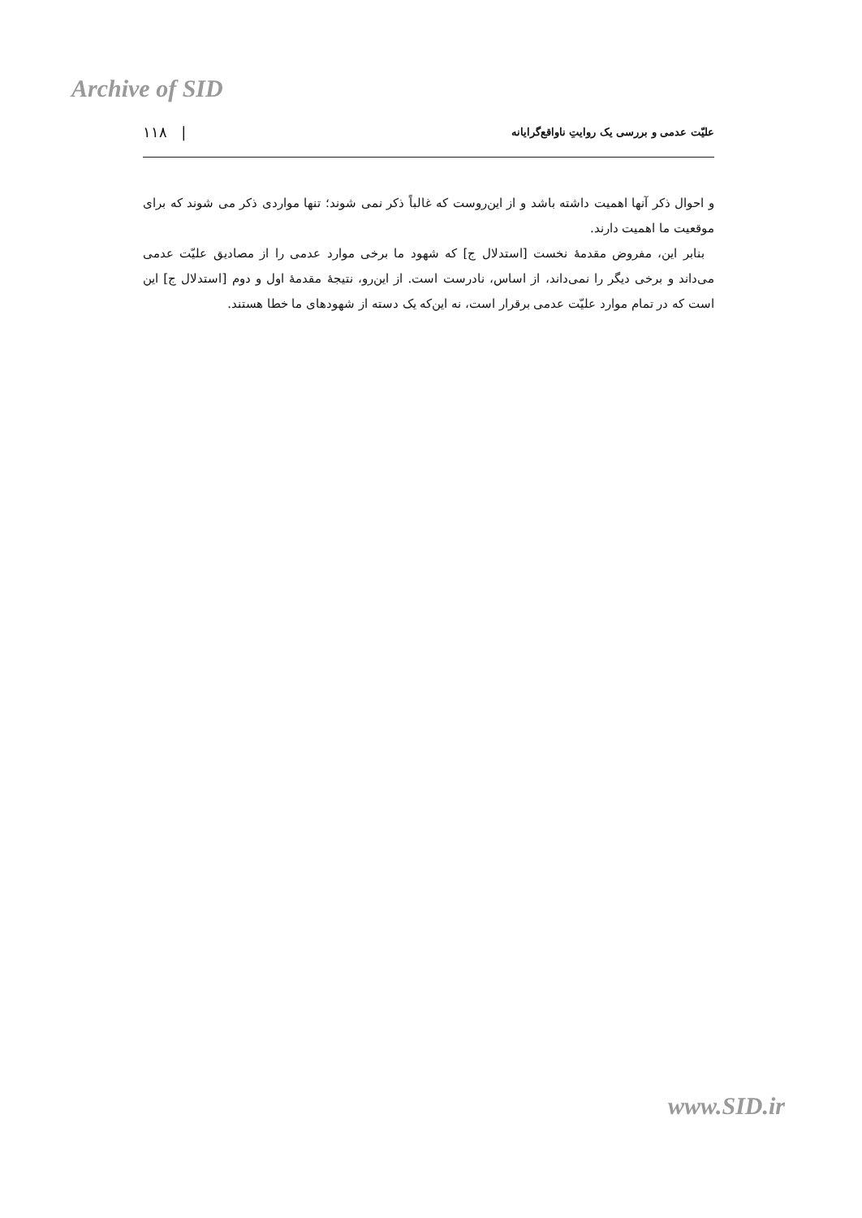Archive of SID
علیّت عدمی و بررسی یک روایتِ ناواقع‌گرایانه | ۱۱۸
و احوال ذکر آنها اهمیت داشته باشد و از این‌روست که غالباً ذکر نمی شوند؛ تنها مواردی ذکر می شوند که برای موقعیت ما اهمیت دارند.
بنابر این، مفروض مقدمهٔ نخست [استدلال ج] که شهود ما برخی موارد عدمی را از مصادیق علیّت عدمی می‌داند و برخی دیگر را نمی‌داند، از اساس، نادرست است. از این‌رو، نتیجهٔ مقدمهٔ اول و دوم [استدلال ج] این است که در تمام موارد علیّت عدمی برقرار است، نه این‌که یک دسته از شهودهای ما خطا هستند.
www.SID.ir